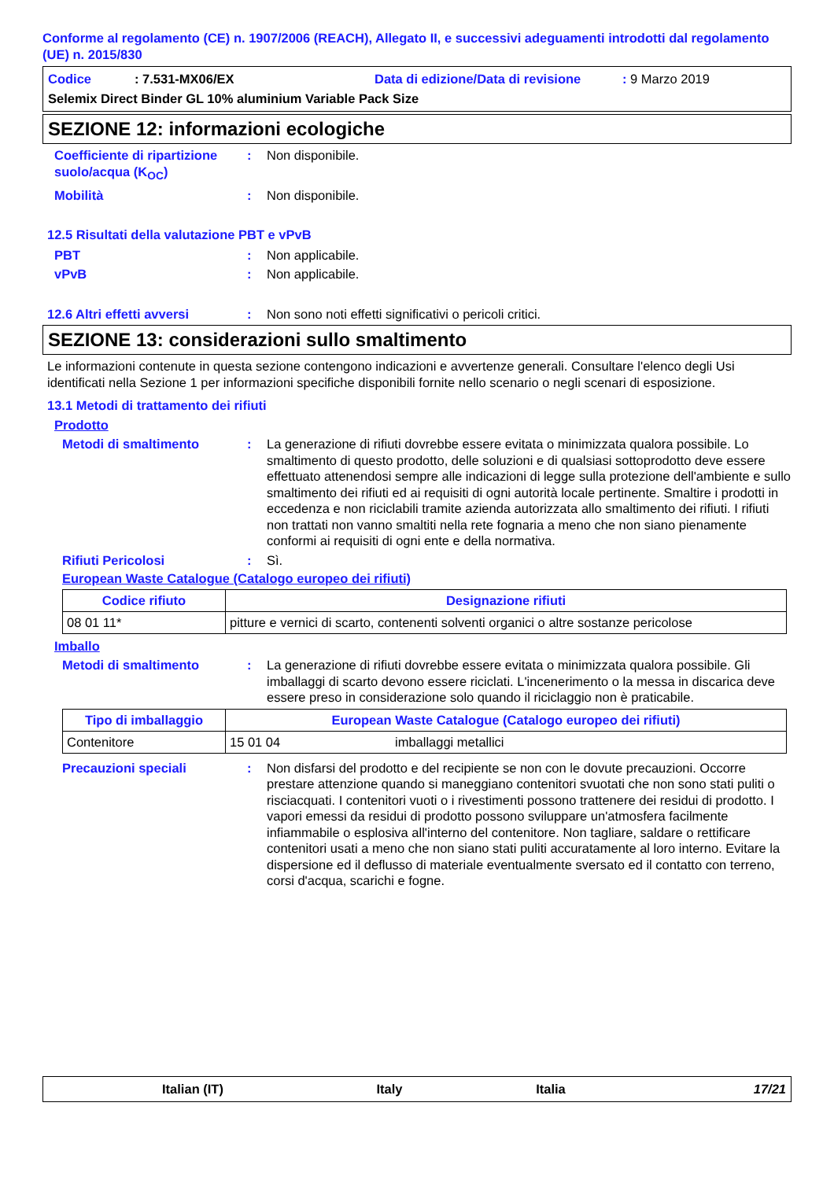Conforme al regolamento (CE) n. 1907/2006 (REACH), Allegato II, e successivi adeguamenti introdotti dal regolamento (UE) n. 2015/830
Codice: 7.531-MX06/EX Data di edizione/Data di revisione: 9 Marzo 2019
Selemix Direct Binder GL 10% aluminium Variable Pack Size
SEZIONE 12: informazioni ecologiche
Coefficiente di ripartizione suolo/acqua (K<sub>OC</sub>)
: Non disponibile.
Mobilità : Non disponibile.
12.5 Risultati della valutazione PBT e vPvB
PBT : Non applicabile.
vPvB : Non applicabile.
12.6 Altri effetti avversi
: Non sono noti effetti significativi o pericoli critici.
SEZIONE 13: considerazioni sullo smaltimento
Le informazioni contenute in questa sezione contengono indicazioni e avvertenze generali. Consultare l'elenco degli Usi identificati nella Sezione 1 per informazioni specifiche disponibili fornite nello scenario o negli scenari di esposizione.
13.1 Metodi di trattamento dei rifiuti
Prodotto
Metodi di smaltimento : La generazione di rifiuti dovrebbe essere evitata o minimizzata qualora possibile. Lo smaltimento di questo prodotto, delle soluzioni e di qualsiasi sottoprodotto deve essere effettuato attenendosi sempre alle indicazioni di legge sulla protezione dell'ambiente e sullo smaltimento dei rifiuti ed ai requisiti di ogni autorità locale pertinente. Smaltire i prodotti in eccedenza e non riciclabili tramite azienda autorizzata allo smaltimento dei rifiuti. I rifiuti non trattati non vanno smaltiti nella rete fognaria a meno che non siano pienamente conformi ai requisiti di ogni ente e della normativa.
Rifiuti Pericolosi : Sì.
European Waste Catalogue (Catalogo europeo dei rifiuti)
| Codice rifiuto | Designazione rifiuti |
| --- | --- |
| 08 01 11* | pitture e vernici di scarto, contenenti solventi organici o altre sostanze pericolose |
Imballo
Metodi di smaltimento : La generazione di rifiuti dovrebbe essere evitata o minimizzata qualora possibile. Gli imballaggi di scarto devono essere riciclati. L'incenerimento o la messa in discarica deve essere preso in considerazione solo quando il riciclaggio non è praticabile.
| Tipo di imballaggio | European Waste Catalogue (Catalogo europeo dei rifiuti) | |
| --- | --- | --- |
| Contenitore | 15 01 04 | imballaggi metallici |
Precauzioni speciali : Non disfarsi del prodotto e del recipiente se non con le dovute precauzioni. Occorre prestare attenzione quando si maneggiano contenitori svuotati che non sono stati puliti o risciacquati. I contenitori vuoti o i rivestimenti possono trattenere dei residui di prodotto. I vapori emessi da residui di prodotto possono sviluppare un'atmosfera facilmente infiammabile o esplosiva all'interno del contenitore. Non tagliare, saldare o rettificare contenitori usati a meno che non siano stati puliti accuratamente al loro interno. Evitare la dispersione ed il deflusso di materiale eventualmente sversato ed il contatto con terreno, corsi d'acqua, scarichi e fogne.
Italian (IT) Italy Italia 17/21